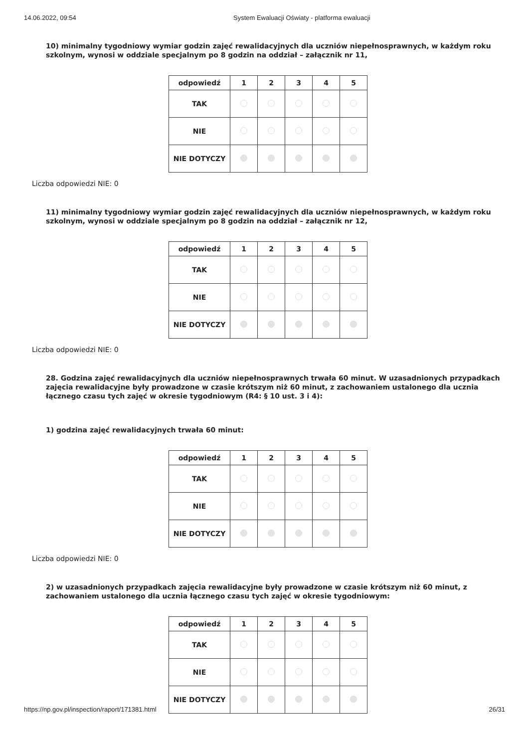14.06.2022, 09:54 System Ewaluacji Oświaty - platforma ewaluacji
10) minimalny tygodniowy wymiar godzin zajęć rewalidacyjnych dla uczniów niepełnosprawnych, w każdym roku szkolnym, wynosi w oddziale specjalnym po 8 godzin na oddział – załącznik nr 11,
| odpowiedź | 1 | 2 | 3 | 4 | 5 |
| --- | --- | --- | --- | --- | --- |
| TAK | | | | | |
| NIE | | | | | |
| NIE DOTYCZY | | | | | |
Liczba odpowiedzi NIE: 0
11) minimalny tygodniowy wymiar godzin zajęć rewalidacyjnych dla uczniów niepełnosprawnych, w każdym roku szkolnym, wynosi w oddziale specjalnym po 8 godzin na oddział – załącznik nr 12,
| odpowiedź | 1 | 2 | 3 | 4 | 5 |
| --- | --- | --- | --- | --- | --- |
| TAK | | | | | |
| NIE | | | | | |
| NIE DOTYCZY | | | | | |
Liczba odpowiedzi NIE: 0
28. Godzina zajęć rewalidacyjnych dla uczniów niepełnosprawnych trwała 60 minut. W uzasadnionych przypadkach zajęcia rewalidacyjne były prowadzone w czasie krótszym niż 60 minut, z zachowaniem ustalonego dla ucznia łącznego czasu tych zajęć w okresie tygodniowym (R4: § 10 ust. 3 i 4):
1) godzina zajęć rewalidacyjnych trwała 60 minut:
| odpowiedź | 1 | 2 | 3 | 4 | 5 |
| --- | --- | --- | --- | --- | --- |
| TAK | | | | | |
| NIE | | | | | |
| NIE DOTYCZY | | | | | |
Liczba odpowiedzi NIE: 0
2) w uzasadnionych przypadkach zajęcia rewalidacyjne były prowadzone w czasie krótszym niż 60 minut, z zachowaniem ustalonego dla ucznia łącznego czasu tych zajęć w okresie tygodniowym:
| odpowiedź | 1 | 2 | 3 | 4 | 5 |
| --- | --- | --- | --- | --- | --- |
| TAK | | | | | |
| NIE | | | | | |
| NIE DOTYCZY | | | | | |
https://np.gov.pl/inspection/raport/171381.html 26/31